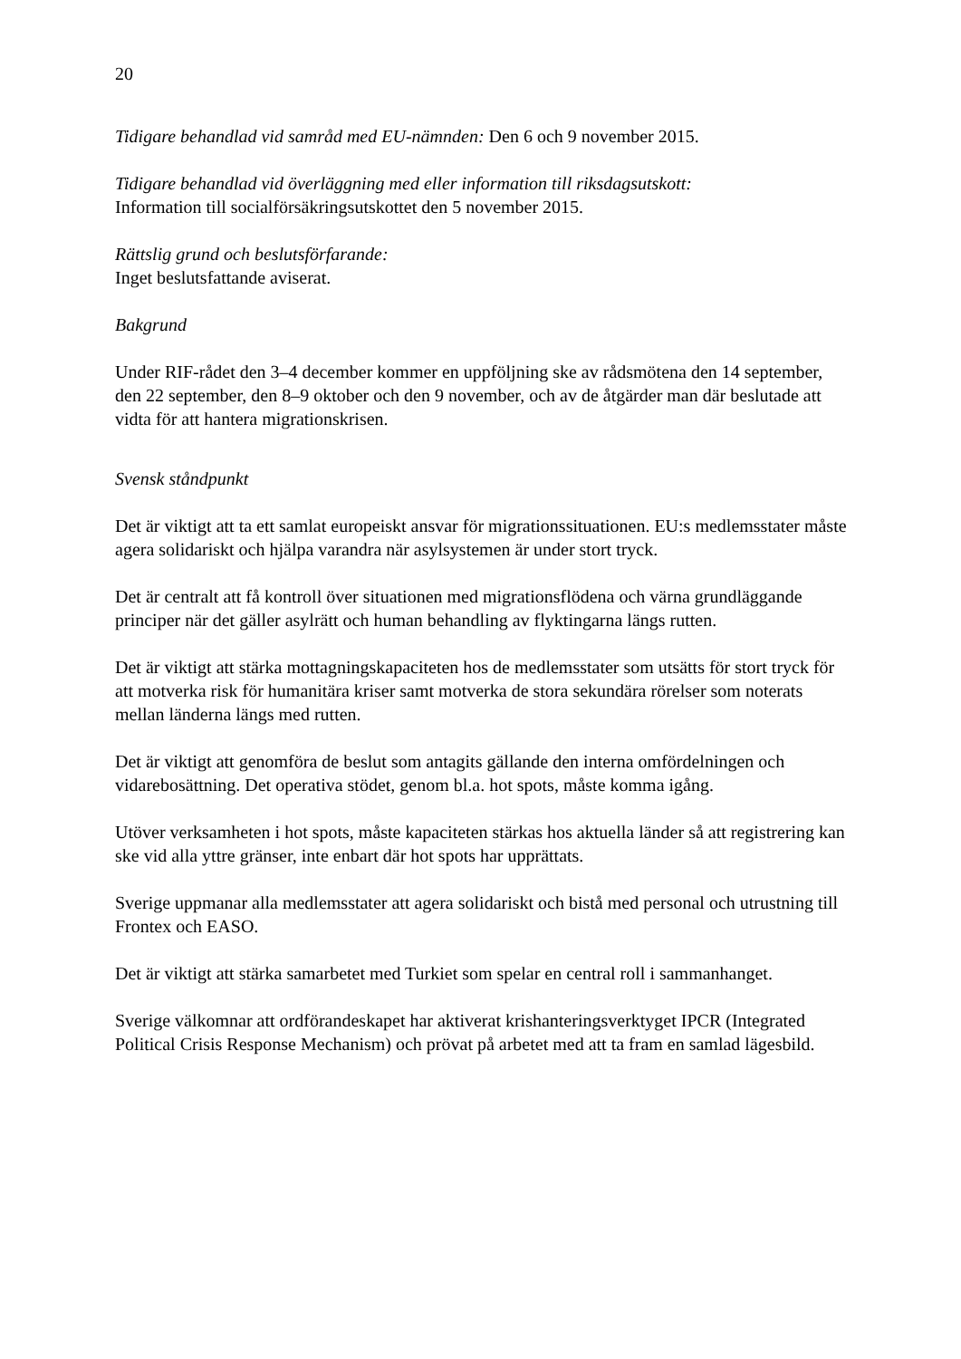20
Tidigare behandlad vid samråd med EU-nämnden: Den 6 och 9 november 2015.
Tidigare behandlad vid överläggning med eller information till riksdagsutskott:
Information till socialförsäkringsutskottet den 5 november 2015.
Rättslig grund och beslutsförfarande:
Inget beslutsfattande aviserat.
Bakgrund
Under RIF-rådet den 3–4 december kommer en uppföljning ske av rådsmötena den 14 september, den 22 september, den 8–9 oktober och den 9 november, och av de åtgärder man där beslutade att vidta för att hantera migrationskrisen.
Svensk ståndpunkt
Det är viktigt att ta ett samlat europeiskt ansvar för migrationssituationen. EU:s medlemsstater måste agera solidariskt och hjälpa varandra när asylsystemen är under stort tryck.
Det är centralt att få kontroll över situationen med migrationsflödena och värna grundläggande principer när det gäller asylrätt och human behandling av flyktingarna längs rutten.
Det är viktigt att stärka mottagningskapaciteten hos de medlemsstater som utsätts för stort tryck för att motverka risk för humanitära kriser samt motverka de stora sekundära rörelser som noterats mellan länderna längs med rutten.
Det är viktigt att genomföra de beslut som antagits gällande den interna omfördelningen och vidarebosättning. Det operativa stödet, genom bl.a. hot spots, måste komma igång.
Utöver verksamheten i hot spots, måste kapaciteten stärkas hos aktuella länder så att registrering kan ske vid alla yttre gränser, inte enbart där hot spots har upprättats.
Sverige uppmanar alla medlemsstater att agera solidariskt och bistå med personal och utrustning till Frontex och EASO.
Det är viktigt att stärka samarbetet med Turkiet som spelar en central roll i sammanhanget.
Sverige välkomnar att ordförandeskapet har aktiverat krishanteringsverktyget IPCR (Integrated Political Crisis Response Mechanism) och prövat på arbetet med att ta fram en samlad lägesbild.